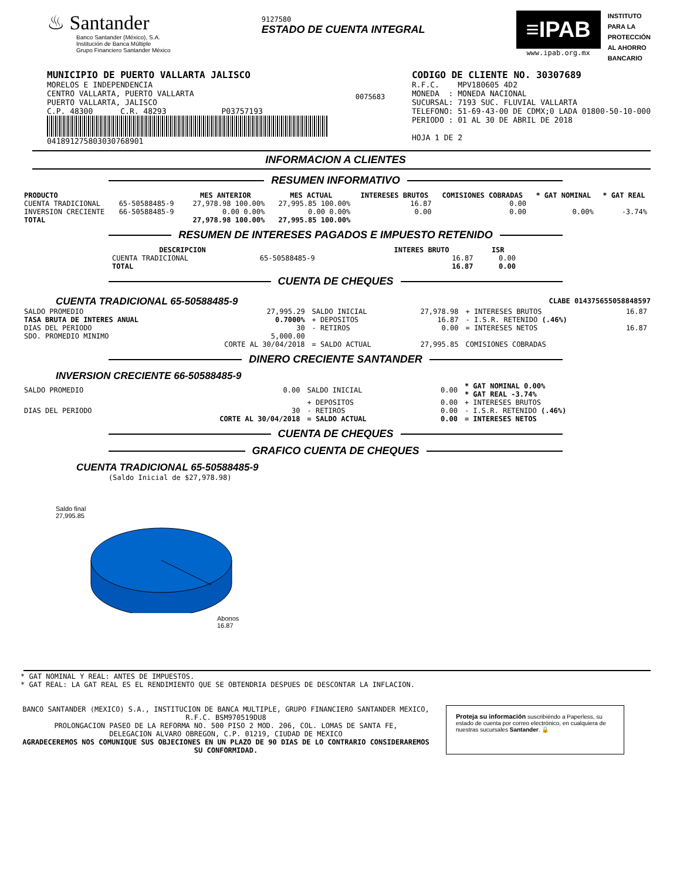♨ Santander
Banco Santander (México), S.A.
Institución de Banca Múltiple
Grupo Financiero Santander México
9127580
ESTADO DE CUENTA INTEGRAL
≡IPAB
www.ipab.org.mx
INSTITUTO
PARA LA
PROTECCIÓN
AL AHORRO
BANCARIO
MUNICIPIO DE PUERTO VALLARTA JALISCO
MORELOS E INDEPENDENCIA
CENTRO VALLARTA, PUERTO VALLARTA
PUERTO VALLARTA, JALISCO
C.P. 48300 C.R. 48293 P03757193
041891275803030768901
0075683
CODIGO DE CLIENTE NO. 30307689
R.F.C. MPV180605 4D2
MONEDA : MONEDA NACIONAL
SUCURSAL: 7193 SUC. FLUVIAL VALLARTA
TELEFONO: 51-69-43-00 DE CDMX;0 LADA 01800-50-10-000
PERIODO : 01 AL 30 DE ABRIL DE 2018
HOJA 1 DE 2
INFORMACION A CLIENTES
RESUMEN INFORMATIVO
| PRODUCTO | | MES ANTERIOR | MES ACTUAL | INTERESES BRUTOS | COMISIONES COBRADAS | * GAT NOMINAL | * GAT REAL |
| --- | --- | --- | --- | --- | --- | --- | --- |
| CUENTA TRADICIONAL | 65-50588485-9 | 27,978.98 100.00% | 27,995.85 100.00% | 16.87 | 0.00 | | |
| INVERSION CRECIENTE | 66-50588485-9 | 0.00 0.00% | 0.00 0.00% | 0.00 | 0.00 | 0.00% | -3.74% |
| TOTAL | | 27,978.98 100.00% | 27,995.85 100.00% | | | | |
RESUMEN DE INTERESES PAGADOS E IMPUESTO RETENIDO
| DESCRIPCION | | INTERES BRUTO | ISR |
| --- | --- | --- | --- |
| CUENTA TRADICIONAL | 65-50588485-9 | 16.87 | 0.00 |
| TOTAL | | 16.87 | 0.00 |
CUENTA DE CHEQUES
CUENTA TRADICIONAL 65-50588485-9
CLABE 014375655058848597
| SALDO PROMEDIO | 27,995.29 | SALDO INICIAL | 27,978.98 | + INTERESES BRUTOS | 16.87 |
| TASA BRUTA DE INTERES ANUAL | 0.7000% | + DEPOSITOS | 16.87 | - I.S.R. RETENIDO (.46%) | |
| DIAS DEL PERIODO | 30 | - RETIROS | 0.00 | = INTERESES NETOS | 16.87 |
| SDO. PROMEDIO MINIMO | 5,000.00 | | | | |
| | CORTE AL 30/04/2018 | = SALDO ACTUAL | 27,995.85 | COMISIONES COBRADAS | |
DINERO CRECIENTE SANTANDER
INVERSION CRECIENTE 66-50588485-9
| SALDO PROMEDIO | 0.00 | SALDO INICIAL | 0.00 | * GAT NOMINAL 0.00% * GAT REAL -3.74% |
| | | + DEPOSITOS | 0.00 | + INTERESES BRUTOS |
| DIAS DEL PERIODO | 30 | - RETIROS | 0.00 | - I.S.R. RETENIDO (.46%) |
| | CORTE AL 30/04/2018 | = SALDO ACTUAL | 0.00 | = INTERESES NETOS |
CUENTA DE CHEQUES
GRAFICO CUENTA DE CHEQUES
CUENTA TRADICIONAL 65-50588485-9
(Saldo Inicial de $27,978.98)
Saldo final
27,995.85
Abonos
16.87
* GAT NOMINAL Y REAL: ANTES DE IMPUESTOS.
* GAT REAL: LA GAT REAL ES EL RENDIMIENTO QUE SE OBTENDRIA DESPUES DE DESCONTAR LA INFLACION.
BANCO SANTANDER (MEXICO) S.A., INSTITUCION DE BANCA MULTIPLE, GRUPO FINANCIERO SANTANDER MEXICO,
R.F.C. BSM970519DU8
PROLONGACION PASEO DE LA REFORMA NO. 500 PISO 2 MOD. 206, COL. LOMAS DE SANTA FE,
DELEGACION ALVARO OBREGON, C.P. 01219, CIUDAD DE MEXICO
AGRADECEREMOS NOS COMUNIQUE SUS OBJECIONES EN UN PLAZO DE 90 DIAS DE LO CONTRARIO CONSIDERAREMOS SU CONFORMIDAD.
Proteja su información suscribiéndo a Paperless, su estado de cuenta por correo electrónico, en cualquiera de nuestras sucursales Santander. 🔒